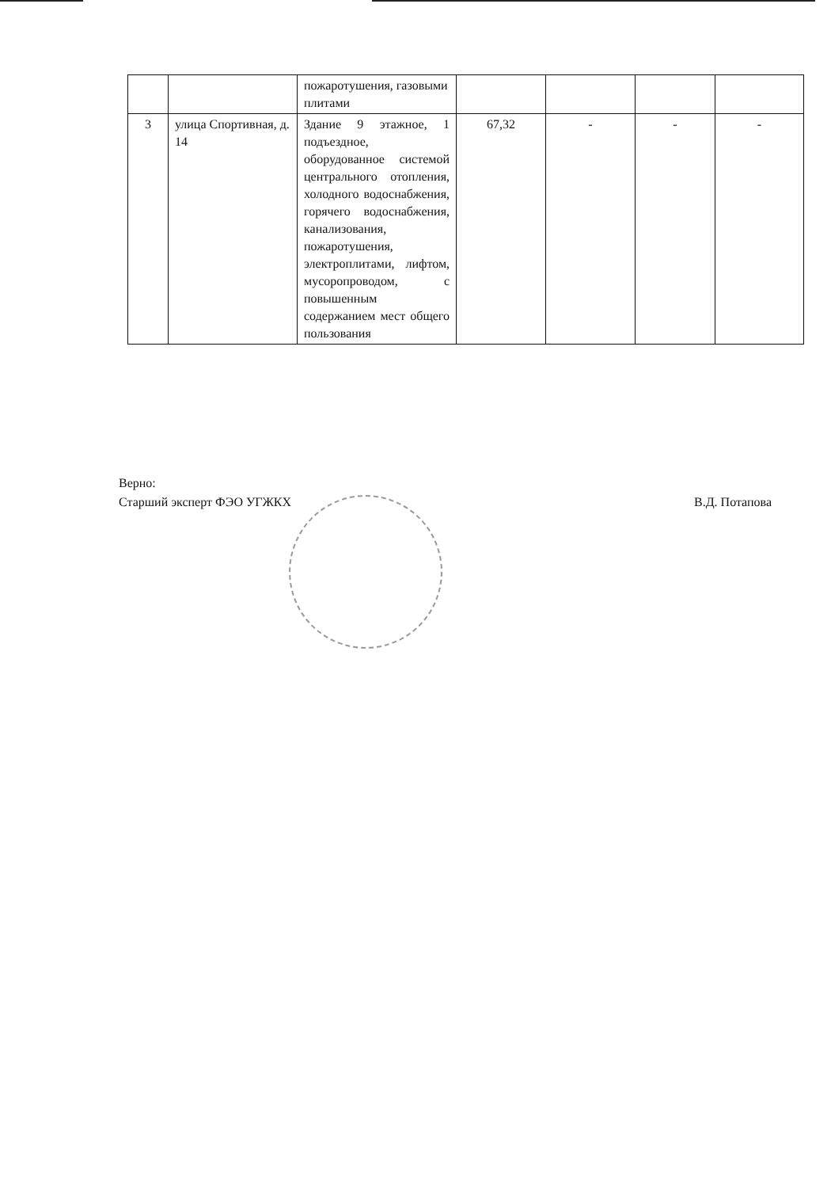| | | пожаротушения, газовыми плитами | | | | |
| 3 | улица Спортивная, д. 14 | Здание 9 этажное, 1 подъездное, оборудованное системой центрального отопления, холодного водоснабжения, горячего водоснабжения, канализования, пожаротушения, электроплитами, лифтом, мусоропроводом, с повышенным содержанием мест общего пользования | 67,32 | - | - | - |
Верно:
Старший эксперт ФЭО УГЖКХ В.Д. Потапова